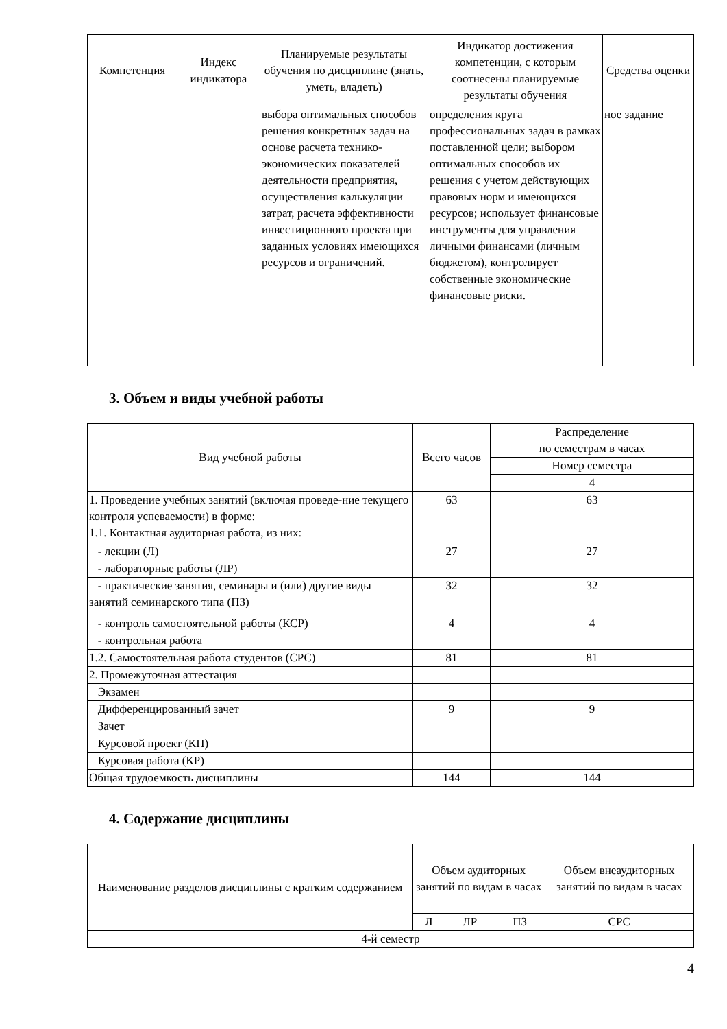| Компетенция | Индекс индикатора | Планируемые результаты обучения по дисциплине (знать, уметь, владеть) | Индикатор достижения компетенции, с которым соотнесены планируемые результаты обучения | Средства оценки |
| --- | --- | --- | --- | --- |
| | | выбора оптимальных способов решения конкретных задач на основе расчета технико-экономических показателей деятельности предприятия, осуществления калькуляции затрат, расчета эффективности инвестиционного проекта при заданных условиях имеющихся ресурсов и ограничений. | определения круга профессиональных задач в рамках поставленной цели; выбором оптимальных способов их решения с учетом действующих правовых норм и имеющихся ресурсов; использует финансовые инструменты для управления личными финансами (личным бюджетом), контролирует собственные экономические финансовые риски. | ное задание |
3. Объем и виды учебной работы
| Вид учебной работы | Всего часов | Распределение по семестрам в часах |
| --- | --- | --- |
| | | Номер семестра |
| | | 4 |
| 1. Проведение учебных занятий (включая проведе-ние текущего контроля успеваемости) в форме: 1.1. Контактная аудиторная работа, из них: | 63 | 63 |
| - лекции (Л) | 27 | 27 |
| - лабораторные работы (ЛР) | | |
| - практические занятия, семинары и (или) другие виды занятий семинарского типа (ПЗ) | 32 | 32 |
| - контроль самостоятельной работы (КСР) | 4 | 4 |
| - контрольная работа | | |
| 1.2. Самостоятельная работа студентов (СРС) | 81 | 81 |
| 2. Промежуточная аттестация | | |
| Экзамен | | |
| Дифференцированный зачет | 9 | 9 |
| Зачет | | |
| Курсовой проект (КП) | | |
| Курсовая работа (КР) | | |
| Общая трудоемкость дисциплины | 144 | 144 |
4. Содержание дисциплины
| Наименование разделов дисциплины с кратким содержанием | Объем аудиторных занятий по видам в часах | | | Объем внеаудиторных занятий по видам в часах |
| --- | --- | --- | --- | --- |
| | Л | ЛР | ПЗ | СРС |
| 4-й семестр | | | | |
4